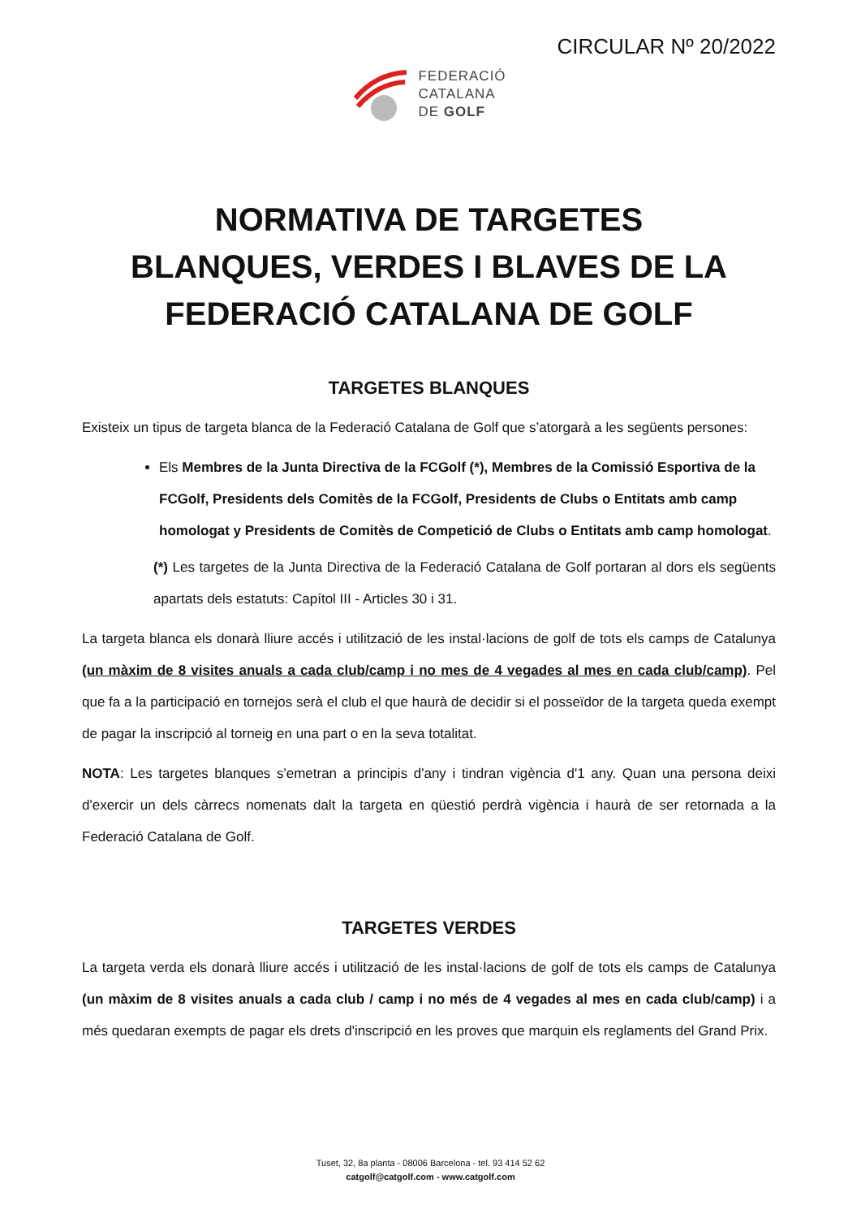CIRCULAR Nº 20/2022
FEDERACIÓ
CATALANA
DE GOLF
NORMATIVA DE TARGETES
BLANQUES, VERDES I BLAVES DE LA
FEDERACIÓ CATALANA DE GOLF
TARGETES BLANQUES
Existeix un tipus de targeta blanca de la Federació Catalana de Golf que s’atorgarà a les següents persones:
Els Membres de la Junta Directiva de la FCGolf (*), Membres de la Comissió Esportiva de la FCGolf, Presidents dels Comitès de la FCGolf, Presidents de Clubs o Entitats amb camp homologat y Presidents de Comitès de Competició de Clubs o Entitats amb camp homologat.
(*) Les targetes de la Junta Directiva de la Federació Catalana de Golf portaran al dors els següents apartats dels estatuts: Capítol III - Articles 30 i 31.
La targeta blanca els donarà lliure accés i utilització de les instal·lacions de golf de tots els camps de Catalunya (un màxim de 8 visites anuals a cada club/camp i no mes de 4 vegades al mes en cada club/camp). Pel que fa a la participació en tornejos serà el club el que haurà de decidir si el posseïdor de la targeta queda exempt de pagar la inscripció al torneig en una part o en la seva totalitat.
NOTA: Les targetes blanques s'emetran a principis d'any i tindran vigència d'1 any. Quan una persona deixi d'exercir un dels càrrecs nomenats dalt la targeta en qüestió perdrà vigència i haurà de ser retornada a la Federació Catalana de Golf.
TARGETES VERDES
La targeta verda els donarà lliure accés i utilització de les instal·lacions de golf de tots els camps de Catalunya (un màxim de 8 visites anuals a cada club / camp i no més de 4 vegades al mes en cada club/camp) i a més quedaran exempts de pagar els drets d'inscripció en les proves que marquin els reglaments del Grand Prix.
Tuset, 32, 8a planta - 08006 Barcelona - tel. 93 414 52 62
catgolf@catgolf.com - www.catgolf.com